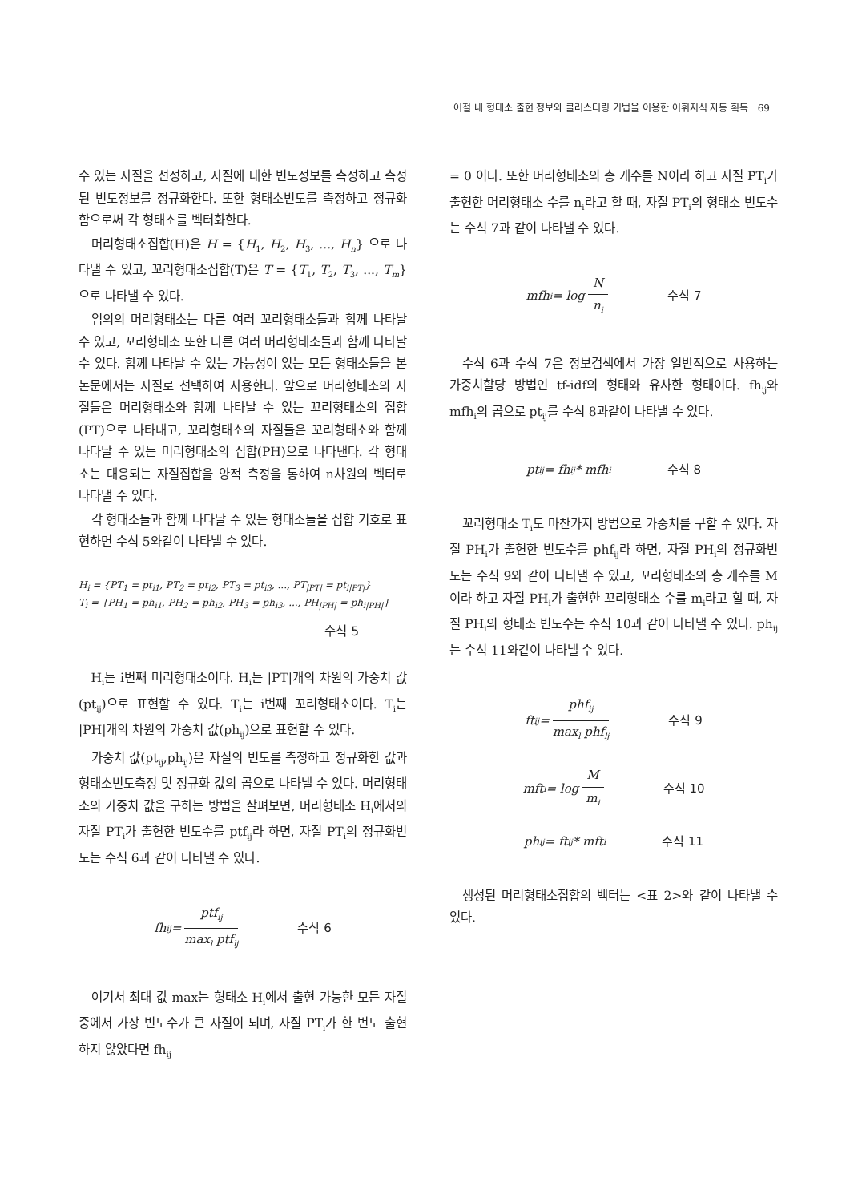어절 내 형태소 출현 정보와 클러스터링 기법을 이용한 어휘지식 자동 획득 69
수 있는 자질을 선정하고, 자질에 대한 빈도정보를 측정하고 측정된 빈도정보를 정규화한다. 또한 형태소빈도를 측정하고 정규화함으로써 각 형태소를 벡터화한다.
머리형태소집합(H)은 H = {H<sub>1</sub>, H<sub>2</sub>, H<sub>3</sub>, ..., H<sub>n</sub>} 으로 나타낼 수 있고, 꼬리형태소집합(T)은 T = {T<sub>1</sub>, T<sub>2</sub>, T<sub>3</sub>, ..., T<sub>m</sub>}으로 나타낼 수 있다.
임의의 머리형태소는 다른 여러 꼬리형태소들과 함께 나타날 수 있고, 꼬리형태소 또한 다른 여러 머리형태소들과 함께 나타날 수 있다. 함께 나타날 수 있는 가능성이 있는 모든 형태소들을 본 논문에서는 자질로 선택하여 사용한다. 앞으로 머리형태소의 자질들은 머리형태소와 함께 나타날 수 있는 꼬리형태소의 집합(PT)으로 나타내고, 꼬리형태소의 자질들은 꼬리형태소와 함께 나타날 수 있는 머리형태소의 집합(PH)으로 나타낸다. 각 형태소는 대응되는 자질집합을 양적 측정을 통하여 n차원의 벡터로 나타낼 수 있다.
각 형태소들과 함께 나타날 수 있는 형태소들을 집합 기호로 표현하면 수식 5와같이 나타낼 수 있다.
H<sub>i</sub> = {PT<sub>1</sub> = pt<sub>i1</sub>, PT<sub>2</sub> = pt<sub>i2</sub>, PT<sub>3</sub> = pt<sub>i3</sub>, ..., PT<sub>|PT|</sub> = pt<sub>i|PT|</sub>}
T<sub>i</sub> = {PH<sub>1</sub> = ph<sub>i1</sub>, PH<sub>2</sub> = ph<sub>i2</sub>, PH<sub>3</sub> = ph<sub>i3</sub>, ..., PH<sub>|PH|</sub> = ph<sub>i|PH|</sub>}
수식 5
H<sub>i</sub>는 i번째 머리형태소이다. H<sub>i</sub>는 |PT|개의 차원의 가중치 값(pt<sub>ij</sub>)으로 표현할 수 있다. T<sub>i</sub>는 i번째 꼬리형태소이다. T<sub>i</sub>는 |PH|개의 차원의 가중치 값(ph<sub>ij</sub>)으로 표현할 수 있다.
가중치 값(pt<sub>ij</sub>,ph<sub>ij</sub>)은 자질의 빈도를 측정하고 정규화한 값과 형태소빈도측정 및 정규화 값의 곱으로 나타낼 수 있다. 머리형태소의 가중치 값을 구하는 방법을 살펴보면, 머리형태소 H<sub>i</sub>에서의 자질 PT<sub>i</sub>가 출현한 빈도수를 ptf<sub>ij</sub>라 하면, 자질 PT<sub>i</sub>의 정규화빈도는 수식 6과 같이 나타낼 수 있다.
fh<sub>ij</sub> = ptf<sub>ij</sub> max<sub>l</sub> ptf<sub>lj</sub> 수식 6
여기서 최대 값 max는 형태소 H<sub>i</sub>에서 출현 가능한 모든 자질 중에서 가장 빈도수가 큰 자질이 되며, 자질 PT<sub>i</sub>가 한 번도 출현하지 않았다면 fh<sub>ij</sub>
= 0 이다. 또한 머리형태소의 총 개수를 N이라 하고 자질 PT<sub>i</sub>가 출현한 머리형태소 수를 n<sub>i</sub>라고 할 때, 자질 PT<sub>i</sub>의 형태소 빈도수는 수식 7과 같이 나타낼 수 있다.
mfh<sub>i</sub> = log N n<sub>i</sub> 수식 7
수식 6과 수식 7은 정보검색에서 가장 일반적으로 사용하는 가중치할당 방법인 tf-idf의 형태와 유사한 형태이다. fh<sub>ij</sub>와 mfh<sub>i</sub>의 곱으로 pt<sub>ij</sub>를 수식 8과같이 나타낼 수 있다.
pt<sub>ij</sub> = fh<sub>ij</sub> * mfh<sub>i</sub> 수식 8
꼬리형태소 T<sub>i</sub>도 마찬가지 방법으로 가중치를 구할 수 있다. 자질 PH<sub>i</sub>가 출현한 빈도수를 phf<sub>ij</sub>라 하면, 자질 PH<sub>i</sub>의 정규화빈도는 수식 9와 같이 나타낼 수 있고, 꼬리형태소의 총 개수를 M이라 하고 자질 PH<sub>i</sub>가 출현한 꼬리형태소 수를 m<sub>i</sub>라고 할 때, 자질 PH<sub>i</sub>의 형태소 빈도수는 수식 10과 같이 나타낼 수 있다. ph<sub>ij</sub>는 수식 11와같이 나타낼 수 있다.
ft<sub>ij</sub> = phf<sub>ij</sub> max<sub>l</sub> phf<sub>lj</sub> 수식 9
mft<sub>i</sub> = log M m<sub>i</sub> 수식 10
ph<sub>ij</sub> = ft<sub>ij</sub> * mft<sub>i</sub> 수식 11
생성된 머리형태소집합의 벡터는 <표 2>와 같이 나타낼 수 있다.